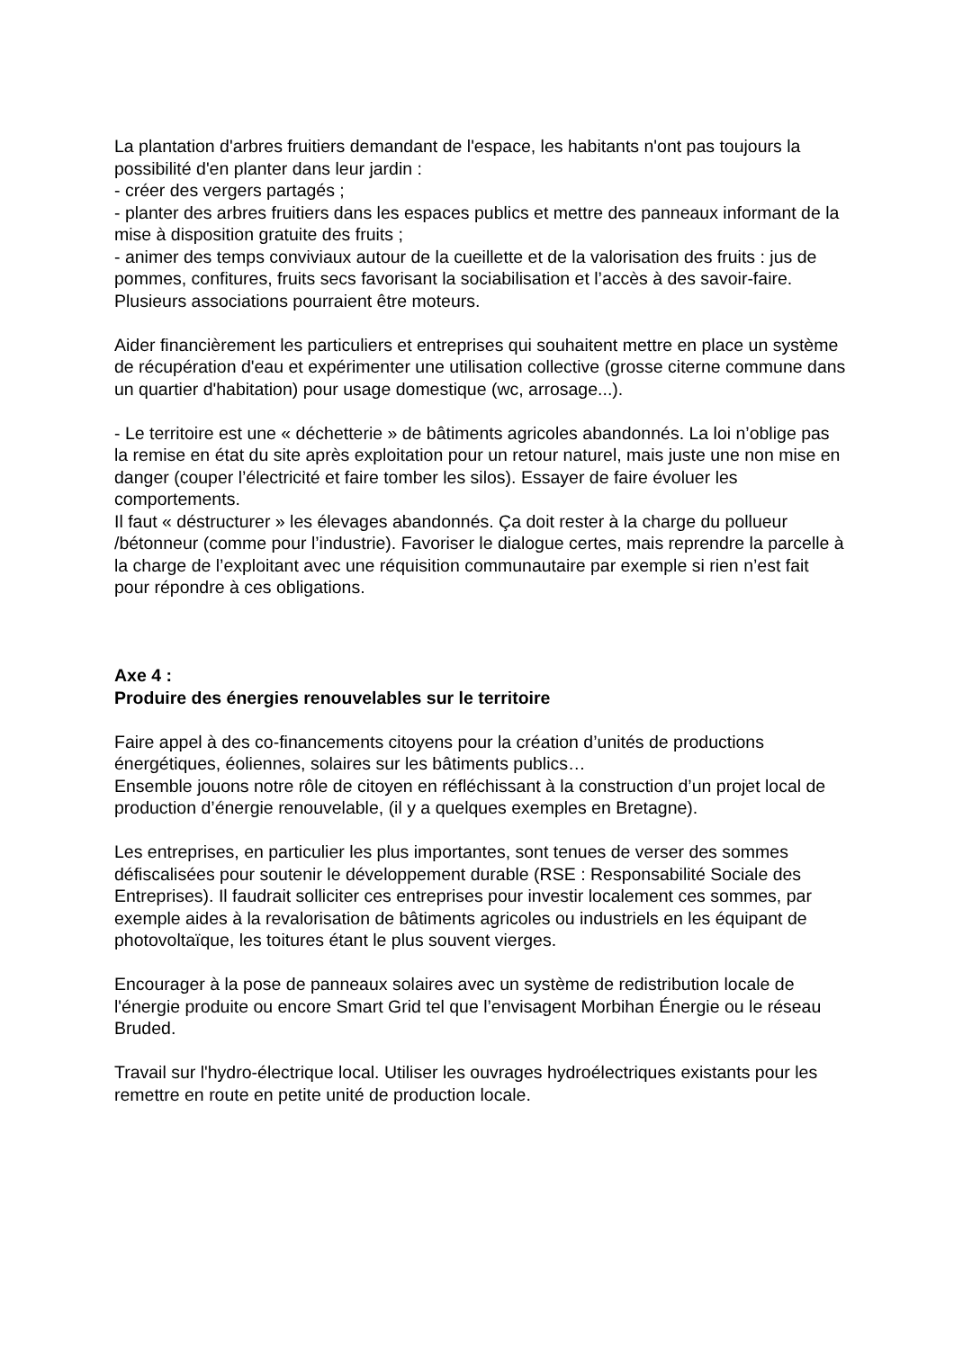La plantation d'arbres fruitiers demandant de l'espace, les habitants n'ont pas toujours la possibilité d'en planter dans leur jardin :
- créer des vergers partagés ;
- planter des arbres fruitiers dans les espaces publics et mettre des panneaux informant de la mise à disposition gratuite des fruits ;
- animer des temps conviviaux autour de la cueillette et de la valorisation des fruits : jus de pommes, confitures, fruits secs favorisant la sociabilisation et l’accès à des savoir-faire. Plusieurs associations pourraient être moteurs.
Aider financièrement les particuliers et entreprises qui souhaitent mettre en place un système de récupération d'eau et expérimenter une utilisation collective (grosse citerne commune dans un quartier d'habitation) pour usage domestique (wc, arrosage...).
- Le territoire est une « déchetterie » de bâtiments agricoles abandonnés. La loi n’oblige pas la remise en état du site après exploitation pour un retour naturel, mais juste une non mise en danger (couper l’électricité et faire tomber les silos). Essayer de faire évoluer les comportements.
Il faut « déstructurer » les élevages abandonnés. Ça doit rester à la charge du pollueur /bétonneur (comme pour l’industrie). Favoriser le dialogue certes, mais reprendre la parcelle à la charge de l’exploitant avec une réquisition communautaire par exemple si rien n’est fait pour répondre à ces obligations.
Axe 4 :
Produire des énergies renouvelables sur le territoire
Faire appel à des co-financements citoyens pour la création d’unités de productions énergétiques, éoliennes, solaires sur les bâtiments publics…
Ensemble jouons notre rôle de citoyen en réfléchissant à la construction d’un projet local de production d’énergie renouvelable, (il y a quelques exemples en Bretagne).
Les entreprises, en particulier les plus importantes, sont tenues de verser des sommes défiscalisées pour soutenir le développement durable (RSE : Responsabilité Sociale des Entreprises). Il faudrait solliciter ces entreprises pour investir localement ces sommes, par exemple aides à la revalorisation de bâtiments agricoles ou industriels en les équipant de photovoltaïque, les toitures étant le plus souvent vierges.
Encourager à la pose de panneaux solaires avec un système de redistribution locale de l'énergie produite ou encore Smart Grid tel que l’envisagent Morbihan Énergie ou le réseau Bruded.
Travail sur l'hydro-électrique local. Utiliser les ouvrages hydroélectriques existants pour les remettre en route en petite unité de production locale.